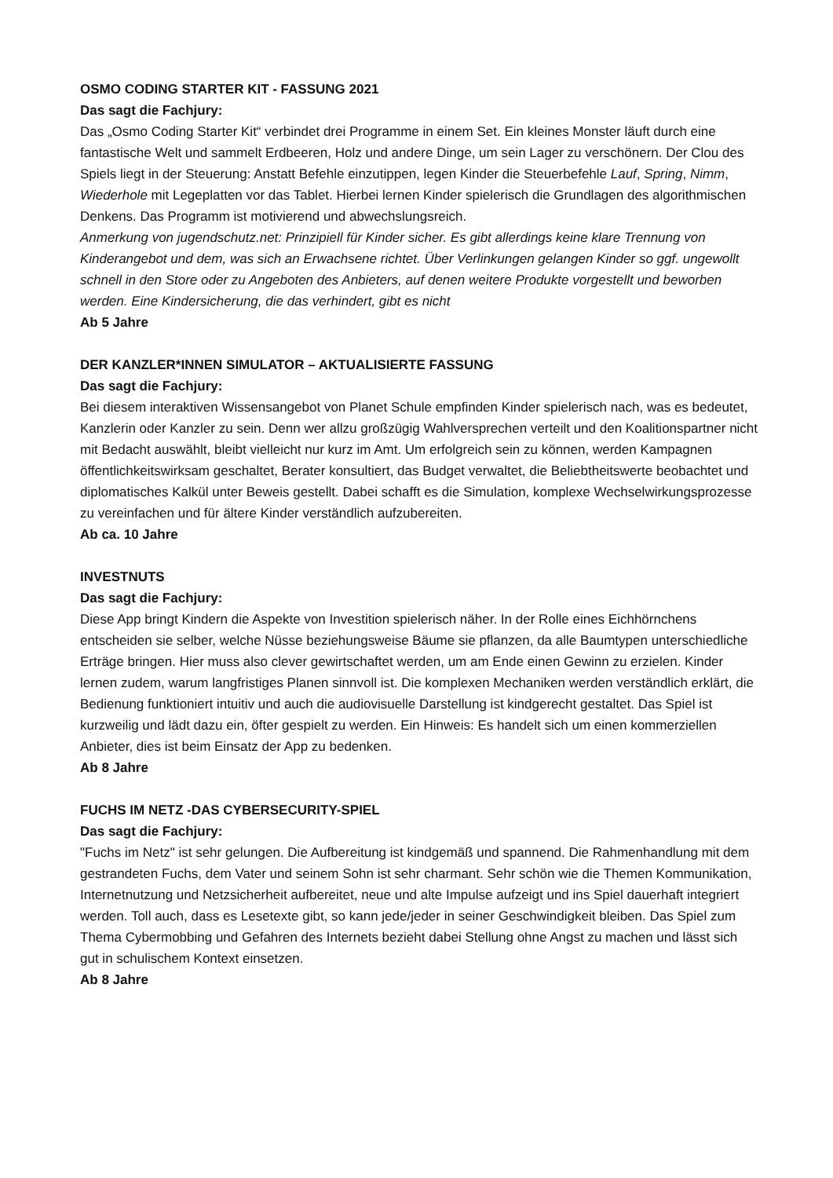OSMO CODING STARTER KIT - FASSUNG 2021
Das sagt die Fachjury:
Das „Osmo Coding Starter Kit“ verbindet drei Programme in einem Set. Ein kleines Monster läuft durch eine fantastische Welt und sammelt Erdbeeren, Holz und andere Dinge, um sein Lager zu verschönern. Der Clou des Spiels liegt in der Steuerung: Anstatt Befehle einzutippen, legen Kinder die Steuerbefehle Lauf, Spring, Nimm, Wiederhole mit Legeplatten vor das Tablet. Hierbei lernen Kinder spielerisch die Grundlagen des algorithmischen Denkens. Das Programm ist motivierend und abwechslungsreich.
Anmerkung von jugendschutz.net: Prinzipiell für Kinder sicher. Es gibt allerdings keine klare Trennung von Kinderangebot und dem, was sich an Erwachsene richtet. Über Verlinkungen gelangen Kinder so ggf. ungewollt schnell in den Store oder zu Angeboten des Anbieters, auf denen weitere Produkte vorgestellt und beworben werden. Eine Kindersicherung, die das verhindert, gibt es nicht
Ab 5 Jahre
DER KANZLER*INNEN SIMULATOR – AKTUALISIERTE FASSUNG
Das sagt die Fachjury:
Bei diesem interaktiven Wissensangebot von Planet Schule empfinden Kinder spielerisch nach, was es bedeutet, Kanzlerin oder Kanzler zu sein. Denn wer allzu großzügig Wahlversprechen verteilt und den Koalitionspartner nicht mit Bedacht auswählt, bleibt vielleicht nur kurz im Amt. Um erfolgreich sein zu können, werden Kampagnen öffentlichkeitswirksam geschaltet, Berater konsultiert, das Budget verwaltet, die Beliebtheitswerte beobachtet und diplomatisches Kalkül unter Beweis gestellt. Dabei schafft es die Simulation, komplexe Wechselwirkungsprozesse zu vereinfachen und für ältere Kinder verständlich aufzubereiten.
Ab ca. 10 Jahre
INVESTNUTS
Das sagt die Fachjury:
Diese App bringt Kindern die Aspekte von Investition spielerisch näher. In der Rolle eines Eichhörnchens entscheiden sie selber, welche Nüsse beziehungsweise Bäume sie pflanzen, da alle Baumtypen unterschiedliche Erträge bringen. Hier muss also clever gewirtschaftet werden, um am Ende einen Gewinn zu erzielen. Kinder lernen zudem, warum langfristiges Planen sinnvoll ist. Die komplexen Mechaniken werden verständlich erklärt, die Bedienung funktioniert intuitiv und auch die audiovisuelle Darstellung ist kindgerecht gestaltet. Das Spiel ist kurzweilig und lädt dazu ein, öfter gespielt zu werden. Ein Hinweis: Es handelt sich um einen kommerziellen Anbieter, dies ist beim Einsatz der App zu bedenken.
Ab 8 Jahre
FUCHS IM NETZ -DAS CYBERSECURITY-SPIEL
Das sagt die Fachjury:
"Fuchs im Netz" ist sehr gelungen. Die Aufbereitung ist kindgemäß und spannend. Die Rahmenhandlung mit dem gestrandeten Fuchs, dem Vater und seinem Sohn ist sehr charmant. Sehr schön wie die Themen Kommunikation, Internetnutzung und Netzsicherheit aufbereitet, neue und alte Impulse aufzeigt und ins Spiel dauerhaft integriert werden. Toll auch, dass es Lesetexte gibt, so kann jede/jeder in seiner Geschwindigkeit bleiben. Das Spiel zum Thema Cybermobbing und Gefahren des Internets bezieht dabei Stellung ohne Angst zu machen und lässt sich gut in schulischem Kontext einsetzen.
Ab 8 Jahre